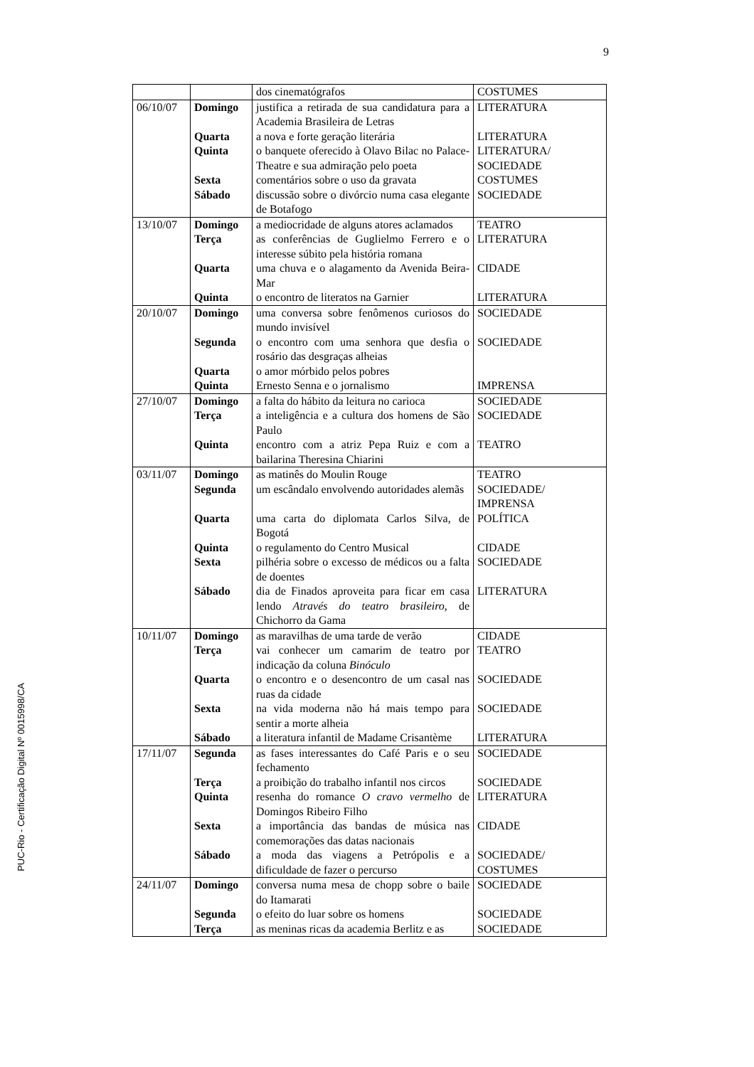9
PUC-Rio - Certificação Digital Nº 0015998/CA
| | | dos cinematógrafos | COSTUMES |
| 06/10/07 | Domingo | justifica a retirada de sua candidatura para a Academia Brasileira de Letras | LITERATURA |
| | Quarta | a nova e forte geração literária | LITERATURA |
| | Quinta | o banquete oferecido à Olavo Bilac no Palace-Theatre e sua admiração pelo poeta | LITERATURA/ SOCIEDADE |
| | Sexta | comentários sobre o uso da gravata | COSTUMES |
| | Sábado | discussão sobre o divórcio numa casa elegante de Botafogo | SOCIEDADE |
| 13/10/07 | Domingo | a mediocridade de alguns atores aclamados | TEATRO |
| | Terça | as conferências de Guglielmo Ferrero e o interesse súbito pela história romana | LITERATURA |
| | Quarta | uma chuva e o alagamento da Avenida Beira-Mar | CIDADE |
| | Quinta | o encontro de literatos na Garnier | LITERATURA |
| 20/10/07 | Domingo | uma conversa sobre fenômenos curiosos do mundo invisível | SOCIEDADE |
| | Segunda | o encontro com uma senhora que desfia o rosário das desgraças alheias | SOCIEDADE |
| | Quarta | o amor mórbido pelos pobres | |
| | Quinta | Ernesto Senna e o jornalismo | IMPRENSA |
| 27/10/07 | Domingo | a falta do hábito da leitura no carioca | SOCIEDADE |
| | Terça | a inteligência e a cultura dos homens de São Paulo | SOCIEDADE |
| | Quinta | encontro com a atriz Pepa Ruiz e com a bailarina Theresina Chiarini | TEATRO |
| 03/11/07 | Domingo | as matinês do Moulin Rouge | TEATRO |
| | Segunda | um escândalo envolvendo autoridades alemãs | SOCIEDADE/ IMPRENSA |
| | Quarta | uma carta do diplomata Carlos Silva, de Bogotá | POLÍTICA |
| | Quinta | o regulamento do Centro Musical | CIDADE |
| | Sexta | pilhéria sobre o excesso de médicos ou a falta de doentes | SOCIEDADE |
| | Sábado | dia de Finados aproveita para ficar em casa lendo Através do teatro brasileiro , de Chichorro da Gama | LITERATURA |
| 10/11/07 | Domingo | as maravilhas de uma tarde de verão | CIDADE |
| | Terça | vai conhecer um camarim de teatro por indicação da coluna Binóculo | TEATRO |
| | Quarta | o encontro e o desencontro de um casal nas ruas da cidade | SOCIEDADE |
| | Sexta | na vida moderna não há mais tempo para sentir a morte alheia | SOCIEDADE |
| | Sábado | a literatura infantil de Madame Crisantème | LITERATURA |
| 17/11/07 | Segunda | as fases interessantes do Café Paris e o seu fechamento | SOCIEDADE |
| | Terça | a proibição do trabalho infantil nos circos | SOCIEDADE |
| | Quinta | resenha do romance O cravo vermelho de Domingos Ribeiro Filho | LITERATURA |
| | Sexta | a importância das bandas de música nas comemorações das datas nacionais | CIDADE |
| | Sábado | a moda das viagens a Petrópolis e a dificuldade de fazer o percurso | SOCIEDADE/ COSTUMES |
| 24/11/07 | Domingo | conversa numa mesa de chopp sobre o baile do Itamarati | SOCIEDADE |
| | Segunda | o efeito do luar sobre os homens | SOCIEDADE |
| | Terça | as meninas ricas da academia Berlitz e as | SOCIEDADE |